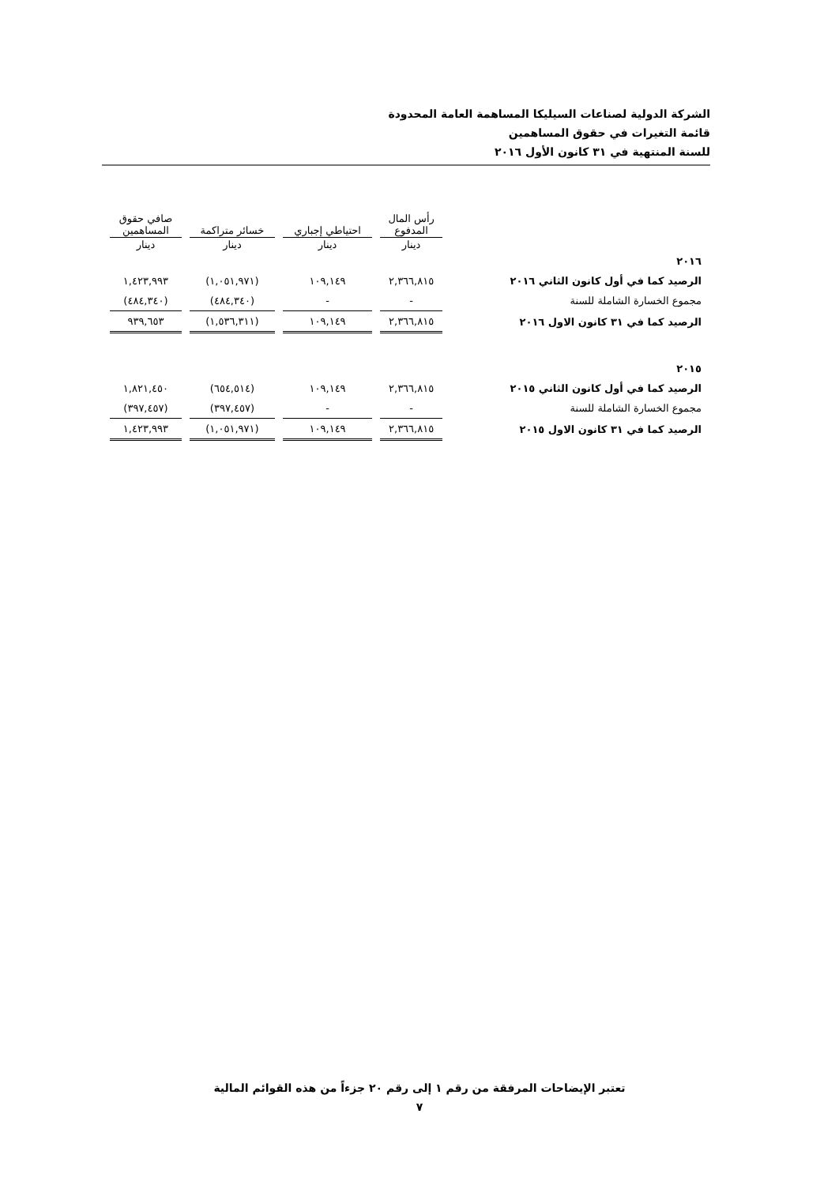الشركة الدولية لصناعات السيليكا المساهمة العامة المحدودة
قائمة التغيرات في حقوق المساهمين
للسنة المنتهية في ٣١ كانون الأول ٢٠١٦
| | رأس المال المدفوع | احتياطي إجباري | خسائر متراكمة | صافي حقوق المساهمين |
| --- | --- | --- | --- | --- |
| | دينار | دينار | دينار | دينار |
| ٢٠١٦ | | | | |
| الرصيد كما في أول كانون الثاني ٢٠١٦ | ٢,٣٦٦,٨١٥ | ١٠٩,١٤٩ | (١,٠٥١,٩٧١) | ١,٤٢٣,٩٩٣ |
| مجموع الخسارة الشاملة للسنة | - | - | (٤٨٤,٣٤٠) | (٤٨٤,٣٤٠) |
| الرصيد كما في ٣١ كانون الاول ٢٠١٦ | ٢,٣٦٦,٨١٥ | ١٠٩,١٤٩ | (١,٥٣٦,٣١١) | ٩٣٩,٦٥٣ |
| ٢٠١٥ | | | | |
| الرصيد كما في أول كانون الثاني ٢٠١٥ | ٢,٣٦٦,٨١٥ | ١٠٩,١٤٩ | (٦٥٤,٥١٤) | ١,٨٢١,٤٥٠ |
| مجموع الخسارة الشاملة للسنة | - | - | (٣٩٧,٤٥٧) | (٣٩٧,٤٥٧) |
| الرصيد كما في ٣١ كانون الاول ٢٠١٥ | ٢,٣٦٦,٨١٥ | ١٠٩,١٤٩ | (١,٠٥١,٩٧١) | ١,٤٢٣,٩٩٣ |
تعتبر الإيضاحات المرفقة من رقم ١ إلى رقم ٢٠ جزءاً من هذه القوائم المالية
٧